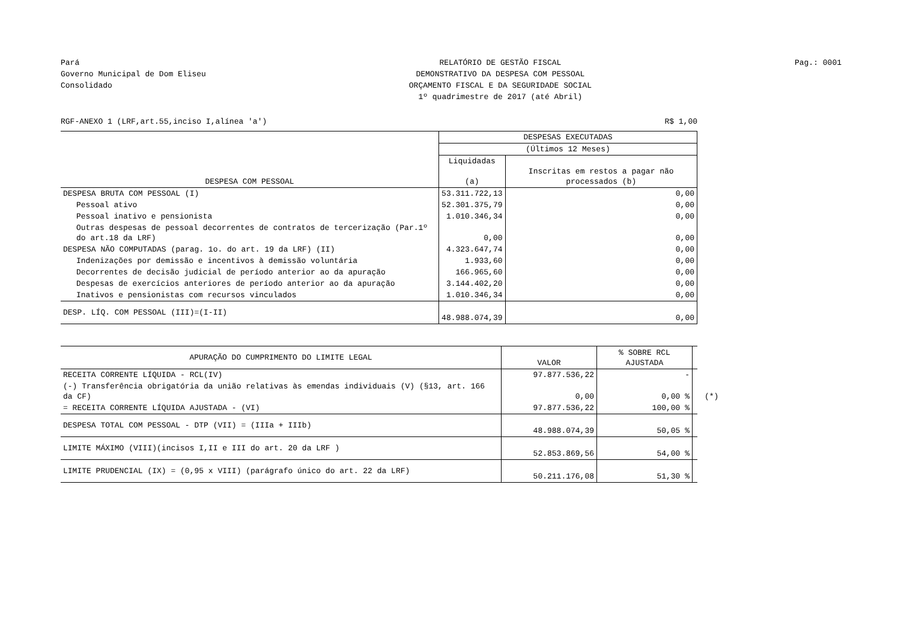Pará
Governo Municipal de Dom Eliseu
Consolidado
RELATÓRIO DE GESTÃO FISCAL
DEMONSTRATIVO DA DESPESA COM PESSOAL
ORÇAMENTO FISCAL E DA SEGURIDADE SOCIAL
1º quadrimestre de 2017 (até Abril)
Pag.: 0001
RGF-ANEXO 1 (LRF,art.55,inciso I,alínea 'a') R$ 1,00
| DESPESA COM PESSOAL | DESPESAS EXECUTADAS | |
| --- | --- | --- |
| | (Últimos 12 Meses) | |
| | Liquidadas (a) | Inscritas em restos a pagar não processados (b) |
| DESPESA BRUTA COM PESSOAL (I) | 53.311.722,13 | 0,00 |
| Pessoal ativo | 52.301.375,79 | 0,00 |
| Pessoal inativo e pensionista | 1.010.346,34 | 0,00 |
| Outras despesas de pessoal decorrentes de contratos de tercerização (Par.1º do art.18 da LRF) | 0,00 | 0,00 |
| DESPESA NÃO COMPUTADAS (parag. 1o. do art. 19 da LRF) (II) | 4.323.647,74 | 0,00 |
| Indenizações por demissão e incentivos à demissão voluntária | 1.933,60 | 0,00 |
| Decorrentes de decisão judicial de período anterior ao da apuração | 166.965,60 | 0,00 |
| Despesas de exercícios anteriores de período anterior ao da apuração | 3.144.402,20 | 0,00 |
| Inativos e pensionistas com recursos vinculados | 1.010.346,34 | 0,00 |
| DESP. LÍQ. COM PESSOAL (III)=(I-II) | 48.988.074,39 | 0,00 |
| APURAÇÃO DO CUMPRIMENTO DO LIMITE LEGAL | VALOR | % SOBRE RCL AJUSTADA | |
| RECEITA CORRENTE LÍQUIDA - RCL(IV) | 97.877.536,22 | - | |
| (-) Transferência obrigatória da união relativas às emendas individuais (V) (§13, art. 166 da CF) | 0,00 | 0,00 % | (*) |
| = RECEITA CORRENTE LÍQUIDA AJUSTADA - (VI) | 97.877.536,22 | 100,00 % | |
| DESPESA TOTAL COM PESSOAL - DTP (VII) = (IIIa + IIIb) | 48.988.074,39 | 50,05 % | |
| LIMITE MÁXIMO (VIII)(incisos I,II e III do art. 20 da LRF ) | 52.853.869,56 | 54,00 % | |
| LIMITE PRUDENCIAL (IX) = (0,95 x VIII) (parágrafo único do art. 22 da LRF) | 50.211.176,08 | 51,30 % | |